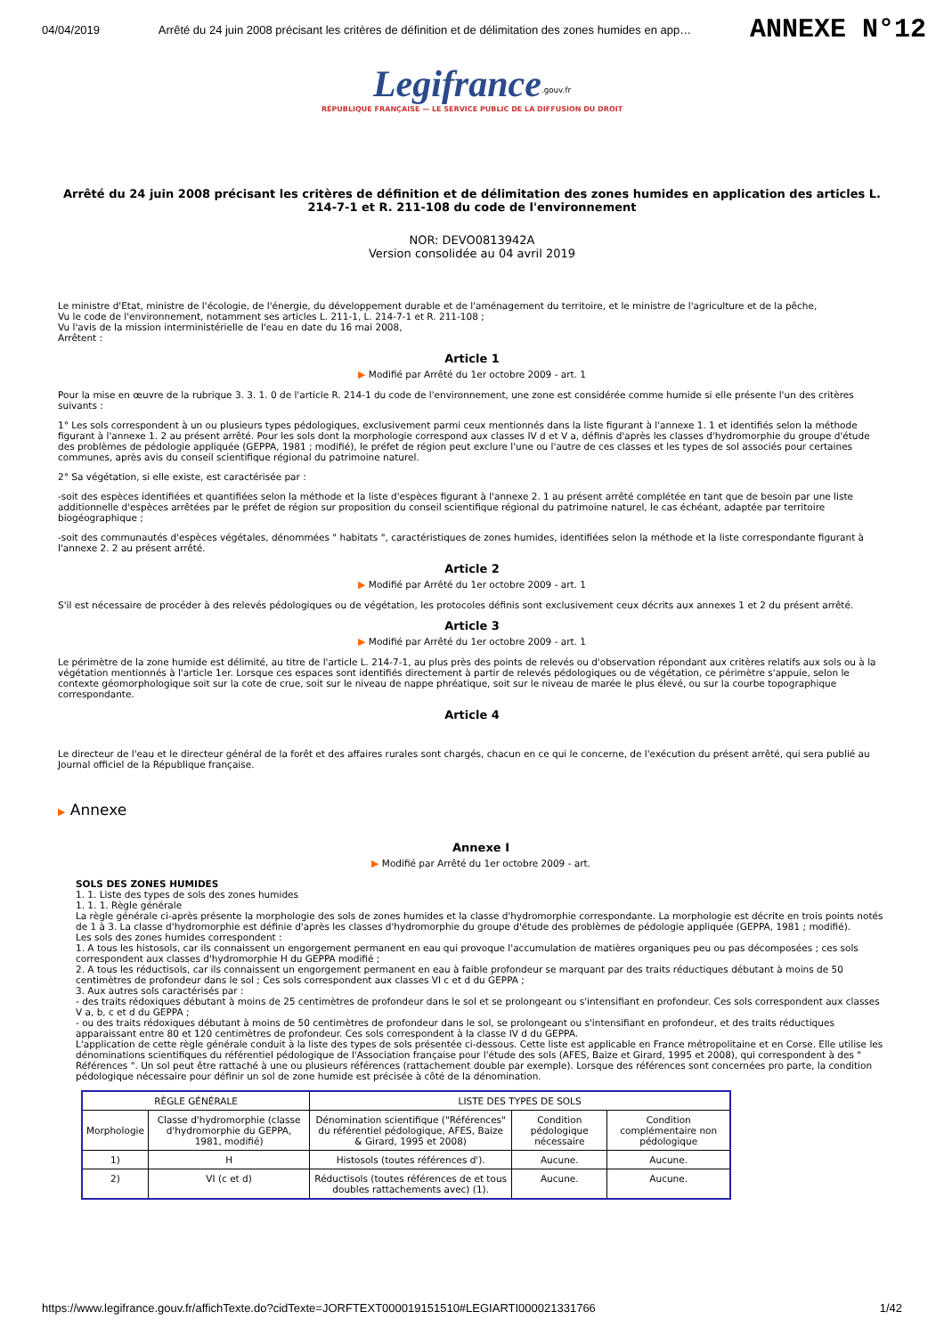04/04/2019 Arrêté du 24 juin 2008 précisant les critères de définition et de délimitation des zones humides en app… ANNEXE N°12
Legifrance<sup>.gouv.fr</sup>
RÉPUBLIQUE FRANÇAISE — LE SERVICE PUBLIC DE LA DIFFUSION DU DROIT
Arrêté du 24 juin 2008 précisant les critères de définition et de délimitation des zones humides en application des articles L. 214-7-1 et R. 211-108 du code de l'environnement
NOR: DEVO0813942A
Version consolidée au 04 avril 2019
Le ministre d'Etat, ministre de l'écologie, de l'énergie, du développement durable et de l'aménagement du territoire, et le ministre de l'agriculture et de la pêche,
Vu le code de l'environnement, notamment ses articles L. 211-1, L. 214-7-1 et R. 211-108 ;
Vu l'avis de la mission interministérielle de l'eau en date du 16 mai 2008,
Arrêtent :
Article 1
▶ Modifié par Arrêté du 1er octobre 2009 - art. 1
Pour la mise en œuvre de la rubrique 3. 3. 1. 0 de l'article R. 214-1 du code de l'environnement, une zone est considérée comme humide si elle présente l'un des critères suivants :
1° Les sols correspondent à un ou plusieurs types pédologiques, exclusivement parmi ceux mentionnés dans la liste figurant à l'annexe 1. 1 et identifiés selon la méthode figurant à l'annexe 1. 2 au présent arrêté. Pour les sols dont la morphologie correspond aux classes IV d et V a, définis d'après les classes d'hydromorphie du groupe d'étude des problèmes de pédologie appliquée (GEPPA, 1981 ; modifié), le préfet de région peut exclure l'une ou l'autre de ces classes et les types de sol associés pour certaines communes, après avis du conseil scientifique régional du patrimoine naturel.
2° Sa végétation, si elle existe, est caractérisée par :
-soit des espèces identifiées et quantifiées selon la méthode et la liste d'espèces figurant à l'annexe 2. 1 au présent arrêté complétée en tant que de besoin par une liste additionnelle d'espèces arrêtées par le préfet de région sur proposition du conseil scientifique régional du patrimoine naturel, le cas échéant, adaptée par territoire biogéographique ;
-soit des communautés d'espèces végétales, dénommées " habitats ", caractéristiques de zones humides, identifiées selon la méthode et la liste correspondante figurant à l'annexe 2. 2 au présent arrêté.
Article 2
▶ Modifié par Arrêté du 1er octobre 2009 - art. 1
S'il est nécessaire de procéder à des relevés pédologiques ou de végétation, les protocoles définis sont exclusivement ceux décrits aux annexes 1 et 2 du présent arrêté.
Article 3
▶ Modifié par Arrêté du 1er octobre 2009 - art. 1
Le périmètre de la zone humide est délimité, au titre de l'article L. 214-7-1, au plus près des points de relevés ou d'observation répondant aux critères relatifs aux sols ou à la végétation mentionnés à l'article 1er. Lorsque ces espaces sont identifiés directement à partir de relevés pédologiques ou de végétation, ce périmètre s'appuie, selon le contexte géomorphologique soit sur la cote de crue, soit sur le niveau de nappe phréatique, soit sur le niveau de marée le plus élevé, ou sur la courbe topographique correspondante.
Article 4
Le directeur de l'eau et le directeur général de la forêt et des affaires rurales sont chargés, chacun en ce qui le concerne, de l'exécution du présent arrêté, qui sera publié au Journal officiel de la République française.
▶ Annexe
Annexe I
▶ Modifié par Arrêté du 1er octobre 2009 - art.
SOLS DES ZONES HUMIDES
1. 1. Liste des types de sols des zones humides
1. 1. 1. Règle générale
La règle générale ci-après présente la morphologie des sols de zones humides et la classe d'hydromorphie correspondante. La morphologie est décrite en trois points notés de 1 à 3. La classe d'hydromorphie est définie d'après les classes d'hydromorphie du groupe d'étude des problèmes de pédologie appliquée (GEPPA, 1981 ; modifié).
Les sols des zones humides correspondent :
1. A tous les histosols, car ils connaissent un engorgement permanent en eau qui provoque l'accumulation de matières organiques peu ou pas décomposées ; ces sols correspondent aux classes d'hydromorphie H du GEPPA modifié ;
2. A tous les réductisols, car ils connaissent un engorgement permanent en eau à faible profondeur se marquant par des traits réductiques débutant à moins de 50 centimètres de profondeur dans le sol ; Ces sols correspondent aux classes VI c et d du GEPPA ;
3. Aux autres sols caractérisés par :
- des traits rédoxiques débutant à moins de 25 centimètres de profondeur dans le sol et se prolongeant ou s'intensifiant en profondeur. Ces sols correspondent aux classes V a, b, c et d du GEPPA ;
- ou des traits rédoxiques débutant à moins de 50 centimètres de profondeur dans le sol, se prolongeant ou s'intensifiant en profondeur, et des traits réductiques apparaissant entre 80 et 120 centimètres de profondeur. Ces sols correspondent à la classe IV d du GEPPA.
L'application de cette règle générale conduit à la liste des types de sols présentée ci-dessous. Cette liste est applicable en France métropolitaine et en Corse. Elle utilise les dénominations scientifiques du référentiel pédologique de l'Association française pour l'étude des sols (AFES, Baize et Girard, 1995 et 2008), qui correspondent à des " Références ". Un sol peut être rattaché à une ou plusieurs références (rattachement double par exemple). Lorsque des références sont concernées pro parte, la condition pédologique nécessaire pour définir un sol de zone humide est précisée à côté de la dénomination.
| RÈGLE GÉNÉRALE | | LISTE DES TYPES DE SOLS | | |
| Morphologie | Classe d'hydromorphie (classe d'hydromorphie du GEPPA, 1981, modifié) | Dénomination scientifique ("Références" du référentiel pédologique, AFES, Baize & Girard, 1995 et 2008) | Condition pédologique nécessaire | Condition complémentaire non pédologique |
| 1) | H | Histosols (toutes références d'). | Aucune. | Aucune. |
| 2) | VI (c et d) | Réductisols (toutes références de et tous doubles rattachements avec) (1). | Aucune. | Aucune. |
https://www.legifrance.gouv.fr/affichTexte.do?cidTexte=JORFTEXT000019151510#LEGIARTI000021331766 1/42